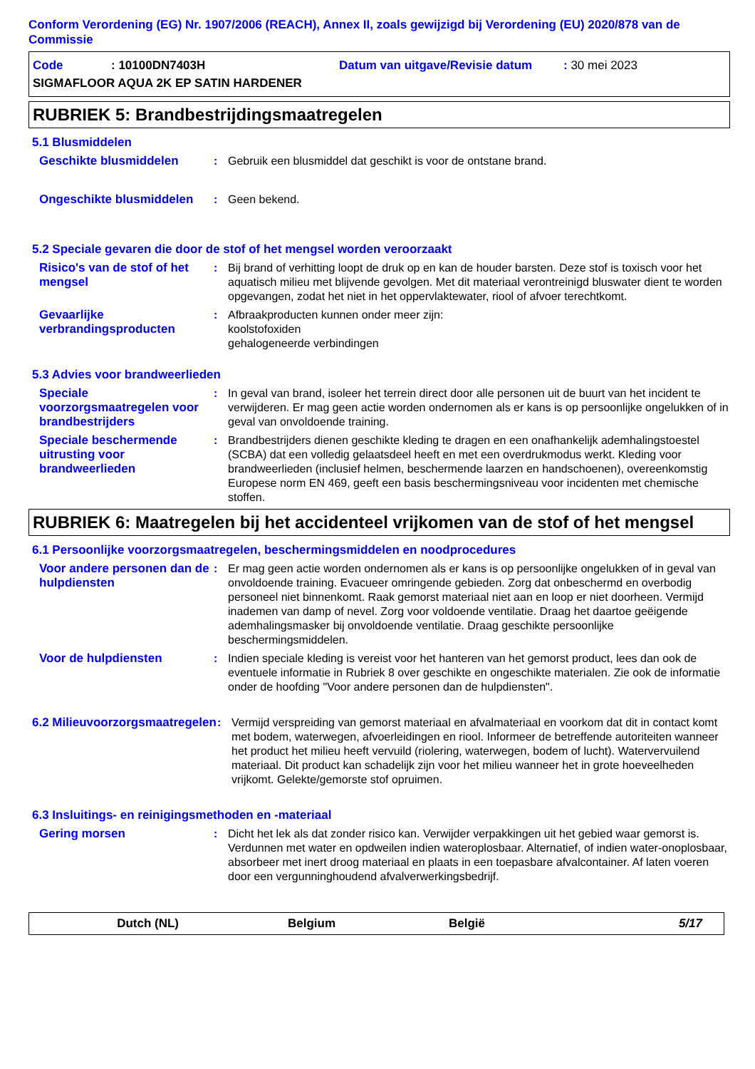Conform Verordening (EG) Nr. 1907/2006 (REACH), Annex II, zoals gewijzigd bij Verordening (EU) 2020/878 van de Commissie
Code: 10100DN7403H Datum van uitgave/Revisie datum: 30 mei 2023
SIGMAFLOOR AQUA 2K EP SATIN HARDENER
RUBRIEK 5: Brandbestrijdingsmaatregelen
5.1 Blusmiddelen
Geschikte blusmiddelen : Gebruik een blusmiddel dat geschikt is voor de ontstane brand.
Ongeschikte blusmiddelen : Geen bekend.
5.2 Speciale gevaren die door de stof of het mengsel worden veroorzaakt
Risico's van de stof of het mengsel
: Bij brand of verhitting loopt de druk op en kan de houder barsten. Deze stof is toxisch voor het aquatisch milieu met blijvende gevolgen. Met dit materiaal verontreinigd bluswater dient te worden opgevangen, zodat het niet in het oppervlaktewater, riool of afvoer terechtkomt.
Gevaarlijke verbrandingsproducten
: Afbraakproducten kunnen onder meer zijn:
koolstofoxiden
gehalogeneerde verbindingen
5.3 Advies voor brandweerlieden
Speciale voorzorgsmaatregelen voor brandbestrijders
: In geval van brand, isoleer het terrein direct door alle personen uit de buurt van het incident te verwijderen. Er mag geen actie worden ondernomen als er kans is op persoonlijke ongelukken of in geval van onvoldoende training.
Speciale beschermende uitrusting voor brandweerlieden
: Brandbestrijders dienen geschikte kleding te dragen en een onafhankelijk ademhalingstoestel (SCBA) dat een volledig gelaatsdeel heeft en met een overdrukmodus werkt. Kleding voor brandweerlieden (inclusief helmen, beschermende laarzen en handschoenen), overeenkomstig Europese norm EN 469, geeft een basis beschermingsniveau voor incidenten met chemische stoffen.
RUBRIEK 6: Maatregelen bij het accidenteel vrijkomen van de stof of het mengsel
6.1 Persoonlijke voorzorgsmaatregelen, beschermingsmiddelen en noodprocedures
Voor andere personen dan de hulpdiensten
: Er mag geen actie worden ondernomen als er kans is op persoonlijke ongelukken of in geval van onvoldoende training. Evacueer omringende gebieden. Zorg dat onbeschermd en overbodig personeel niet binnenkomt. Raak gemorst materiaal niet aan en loop er niet doorheen. Vermijd inademen van damp of nevel. Zorg voor voldoende ventilatie. Draag het daartoe geëigende ademhalingsmasker bij onvoldoende ventilatie. Draag geschikte persoonlijke beschermingsmiddelen.
Voor de hulpdiensten : Indien speciale kleding is vereist voor het hanteren van het gemorst product, lees dan ook de eventuele informatie in Rubriek 8 over geschikte en ongeschikte materialen. Zie ook de informatie onder de hoofding "Voor andere personen dan de hulpdiensten".
6.2 Milieuvoorzorgsmaatregelen
: Vermijd verspreiding van gemorst materiaal en afvalmateriaal en voorkom dat dit in contact komt met bodem, waterwegen, afvoerleidingen en riool. Informeer de betreffende autoriteiten wanneer het product het milieu heeft vervuild (riolering, waterwegen, bodem of lucht). Watervervuilend materiaal. Dit product kan schadelijk zijn voor het milieu wanneer het in grote hoeveelheden vrijkomt. Gelekte/gemorste stof opruimen.
6.3 Insluitings- en reinigingsmethoden en -materiaal
Gering morsen : Dicht het lek als dat zonder risico kan. Verwijder verpakkingen uit het gebied waar gemorst is. Verdunnen met water en opdweilen indien wateroplosbaar. Alternatief, of indien water-onoplosbaar, absorbeer met inert droog materiaal en plaats in een toepasbare afvalcontainer. Af laten voeren door een vergunninghoudend afvalverwerkingsbedrijf.
Dutch (NL) Belgium België 5/17